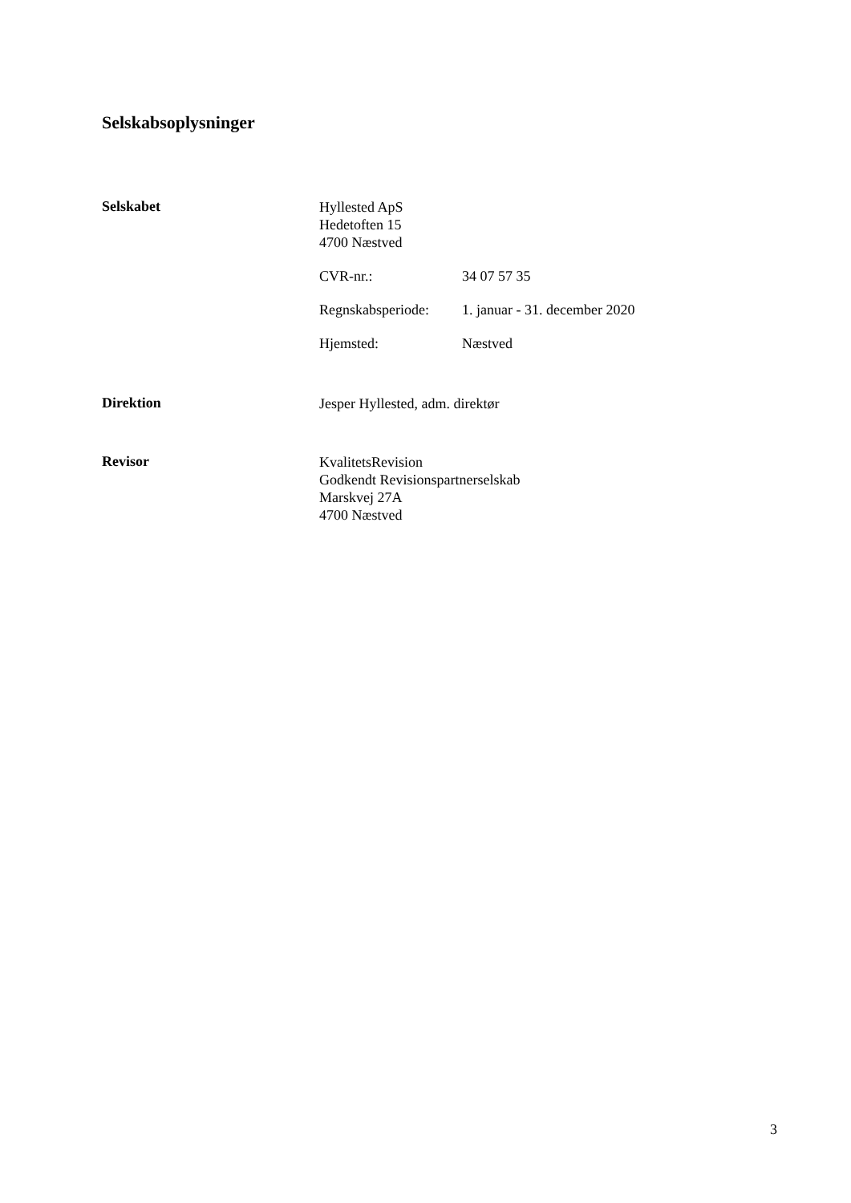Selskabsoplysninger
Selskabet
Hyllested ApS
Hedetoften 15
4700 Næstved
CVR-nr.: 34 07 57 35
Regnskabsperiode: 1. januar - 31. december 2020
Hjemsted: Næstved
Direktion
Jesper Hyllested, adm. direktør
Revisor
KvalitetsRevision
Godkendt Revisionspartnerselskab
Marskvej 27A
4700 Næstved
3